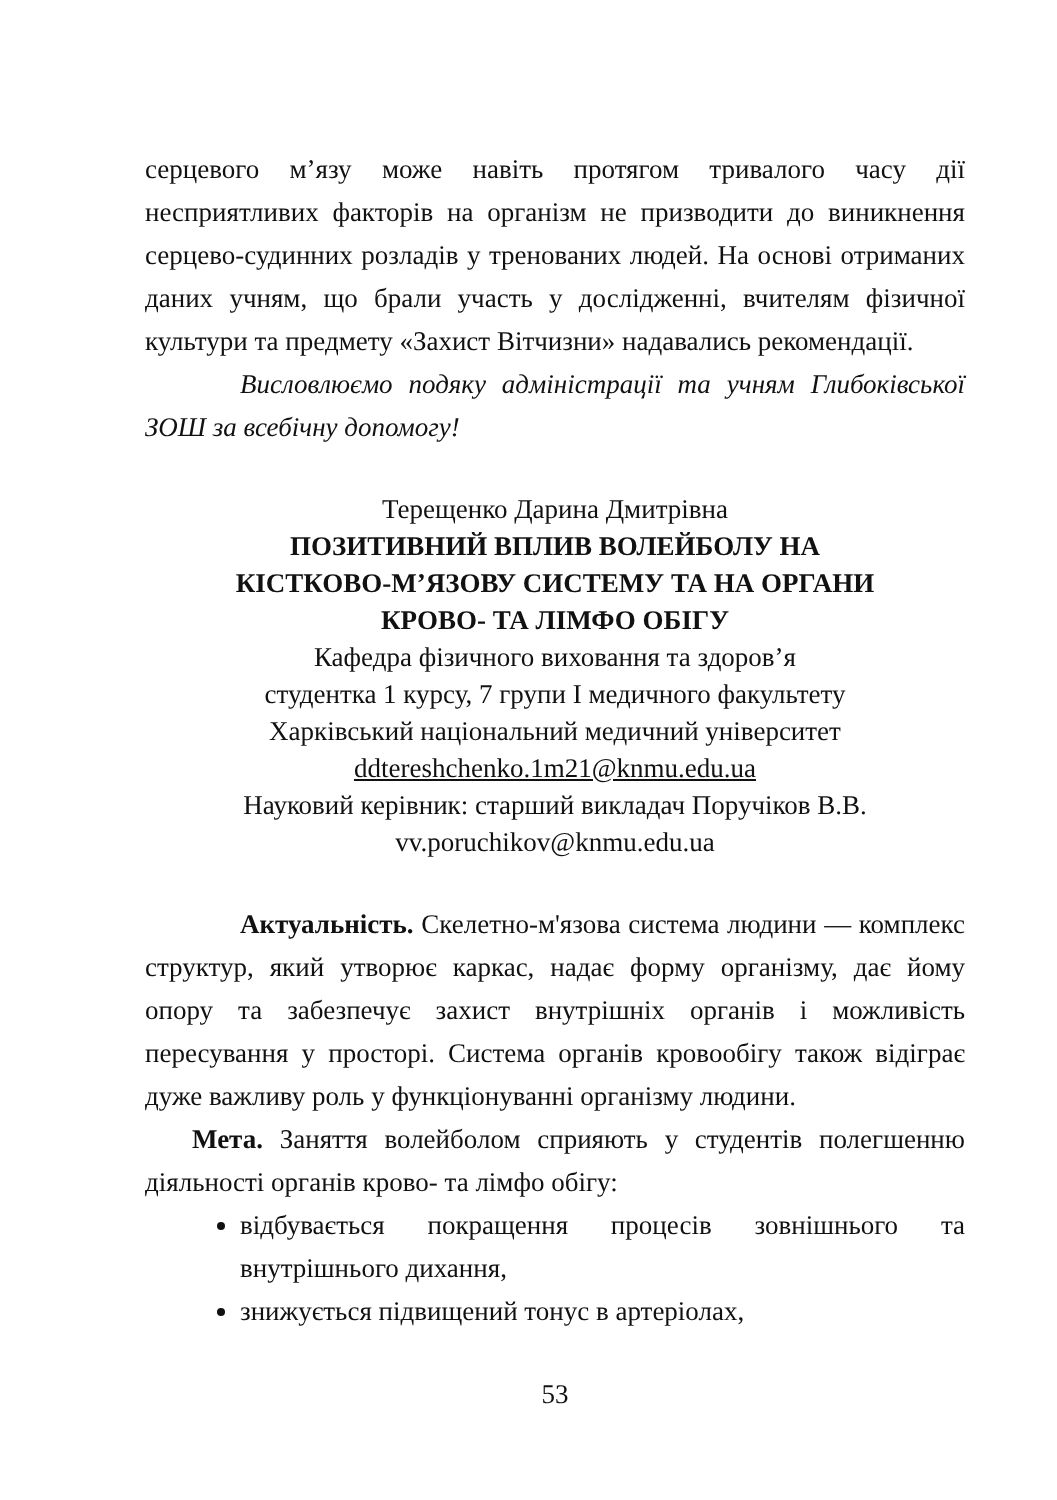серцевого м’язу може навіть протягом тривалого часу дії несприятливих факторів на організм не призводити до виникнення серцево-судинних розладів у тренованих людей. На основі отриманих даних учням, що брали участь у дослідженні, вчителям фізичної культури та предмету «Захист Вітчизни» надавались рекомендації.
Висловлюємо подяку адміністрації та учням Глибоківської ЗОШ за всебічну допомогу!
Терещенко Дарина Дмитрівна
ПОЗИТИВНИЙ ВПЛИВ ВОЛЕЙБОЛУ НА
КІСТКОВО-М’ЯЗОВУ СИСТЕМУ ТА НА ОРГАНИ
КРОВО- ТА ЛІМФО ОБІГУ
Кафедра фізичного виховання та здоров’я
студентка 1 курсу, 7 групи І медичного факультету
Харківський національний медичний університет
ddtereshchenko.1m21@knmu.edu.ua
Науковий керівник: старший викладач Поручіков В.В.
vv.poruchikov@knmu.edu.ua
Актуальність. Скелетно-м'язова система людини — комплекс структур, який утворює каркас, надає форму організму, дає йому опору та забезпечує захист внутрішніх органів і можливість пересування у просторі. Система органів кровообігу також відіграє дуже важливу роль у функціонуванні організму людини.
Мета. Заняття волейболом сприяють у студентів полегшенню діяльності органів крово- та лімфо обігу:
відбувається покращення процесів зовнішнього та внутрішнього дихання,
знижується підвищений тонус в артеріолах,
53